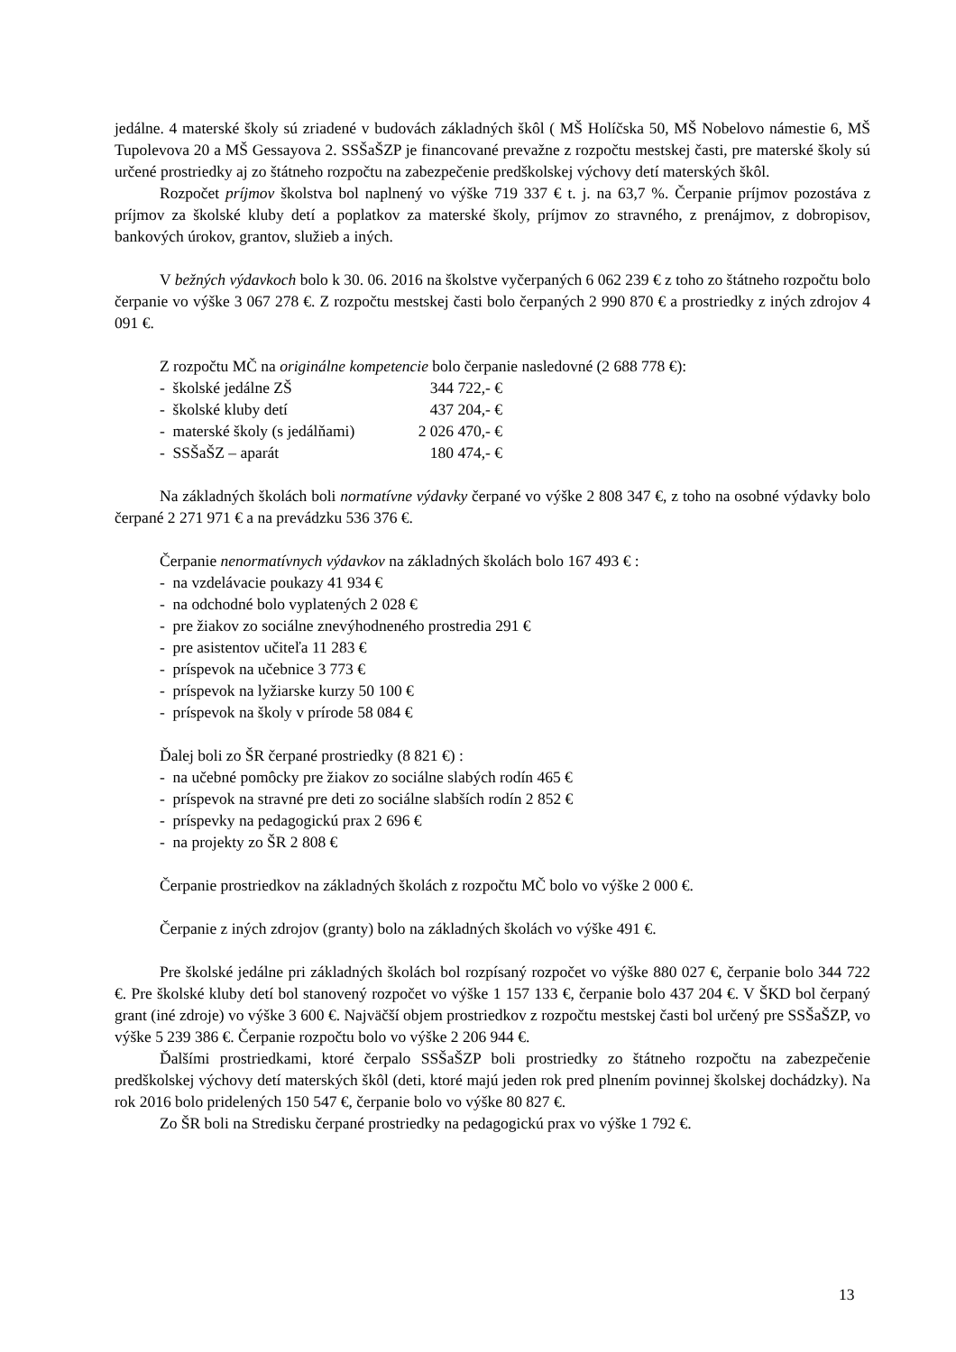jedálne. 4 materské školy sú zriadené v budovách základných škôl ( MŠ Holíčska 50, MŠ Nobelovo námestie 6, MŠ Tupolevova 20 a MŠ Gessayova 2. SSŠaŠZP je financované prevažne z rozpočtu mestskej časti, pre materské školy sú určené prostriedky aj zo štátneho rozpočtu na zabezpečenie predškolskej výchovy detí materských škôl.
Rozpočet príjmov školstva bol naplnený vo výške 719 337 € t. j. na 63,7 %. Čerpanie príjmov pozostáva z príjmov za školské kluby detí a poplatkov za materské školy, príjmov zo stravného, z prenájmov, z dobropisov, bankových úrokov, grantov, služieb a iných.
V bežných výdavkoch bolo k 30. 06. 2016 na školstve vyčerpaných 6 062 239 € z toho zo štátneho rozpočtu bolo čerpanie vo výške 3 067 278 €. Z rozpočtu mestskej časti bolo čerpaných 2 990 870 € a prostriedky z iných zdrojov 4 091 €.
Z rozpočtu MČ na originálne kompetencie bolo čerpanie nasledovné (2 688 778 €):
- školské jedálne ZŠ 344 722,- €
- školské kluby detí 437 204,- €
- materské školy (s jedálňami) 2 026 470,- €
- SSŠaŠZ – aparát 180 474,- €
Na základných školách boli normatívne výdavky čerpané vo výške 2 808 347 €, z toho na osobné výdavky bolo čerpané 2 271 971 € a na prevádzku 536 376 €.
Čerpanie nenormatívnych výdavkov na základných školách bolo 167 493 € :
- na vzdelávacie poukazy 41 934 €
- na odchodné bolo vyplatených 2 028 €
- pre žiakov zo sociálne znevýhodneného prostredia 291 €
- pre asistentov učiteľa 11 283 €
- príspevok na učebnice 3 773 €
- príspevok na lyžiarske kurzy 50 100 €
- príspevok na školy v prírode 58 084 €
Ďalej boli zo ŠR čerpané prostriedky (8 821 €) :
- na učebné pomôcky pre žiakov zo sociálne slabých rodín 465 €
- príspevok na stravné pre deti zo sociálne slabších rodín 2 852 €
- príspevky na pedagogickú prax 2 696 €
- na projekty zo ŠR 2 808 €
Čerpanie prostriedkov na základných školách z rozpočtu MČ bolo vo výške 2 000 €.
Čerpanie z iných zdrojov (granty) bolo na základných školách vo výške 491 €.
Pre školské jedálne pri základných školách bol rozpísaný rozpočet vo výške 880 027 €, čerpanie bolo 344 722 €. Pre školské kluby detí bol stanovený rozpočet vo výške 1 157 133 €, čerpanie bolo 437 204 €. V ŠKD bol čerpaný grant (iné zdroje) vo výške 3 600 €. Najväčší objem prostriedkov z rozpočtu mestskej časti bol určený pre SSŠaŠZP, vo výške 5 239 386 €. Čerpanie rozpočtu bolo vo výške 2 206 944 €.
Ďalšími prostriedkami, ktoré čerpalo SSŠaŠZP boli prostriedky zo štátneho rozpočtu na zabezpečenie predškolskej výchovy detí materských škôl (deti, ktoré majú jeden rok pred plnením povinnej školskej dochádzky). Na rok 2016 bolo pridelených 150 547 €, čerpanie bolo vo výške 80 827 €.
Zo ŠR boli na Stredisku čerpané prostriedky na pedagogickú prax vo výške 1 792 €.
13